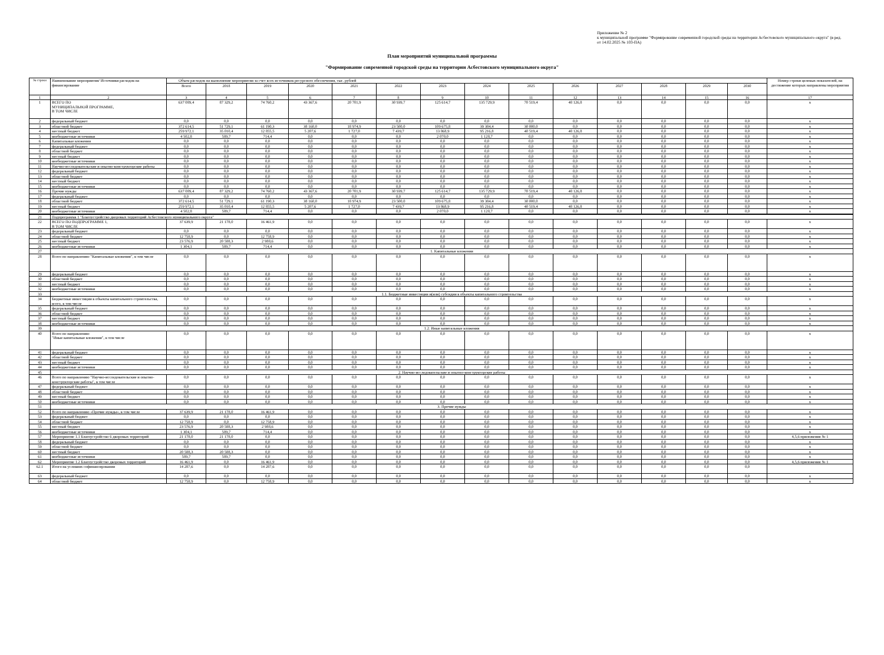Приложение № 2
к муниципальной программе "Формирование современной городской среды на территории Асбестовского муниципального округа" (в ред. от 14.02.2025 № 103-ПА)
План мероприятий муниципальной программы
"Формирование современной городской среды на территории Асбестовского муниципального округа"
| № строки | Наименование мероприятия/ Источники расходов на финансирование | Объем расходов на выполнение мероприятия за счет всех источников ресурсного обеспечения, тыс. рублей | | | | | | | | | | | | | | Номер строки целевых показателей, на достижение которых направлены мероприятия |
| --- | --- | --- | --- | --- | --- | --- | --- | --- | --- | --- | --- | --- | --- | --- | --- | --- |
| | | Всего | 2018 | 2019 | 2020 | 2021 | 2022 | 2023 | 2024 | 2025 | 2026 | 2027 | 2028 | 2029 | 2030 | |
| 1 | 2 | 3 | 4 | 5 | 6 | 7 | 8 | 9 | 10 | 11 | 12 | 13 | 14 | 15 | 16 | 17 |
| 1 | ВСЕГО ПО МУНИЦИПАЛЬНОЙ ПРОГРАММЕ, В ТОМ ЧИСЛЕ | 637 089,4 | 87 329,2 | 74 760,2 | 43 367,6 | 20 701,9 | 30 939,7 | 125 614,7 | 135 729,9 | 70 519,4 | 48 126,8 | 0,0 | 0,0 | 0,0 | 0,0 | x |
| 2 | федеральный бюджет | 0,0 | 0,0 | 0,0 | 0,0 | 0,0 | 0,0 | 0,0 | 0,0 | 0,0 | 0,0 | 0,0 | 0,0 | 0,0 | 0,0 | x |
| 3 | областной бюджет | 372 614,5 | 51 729,1 | 61 190,3 | 38 160,0 | 18 974,9 | 23 500,0 | 109 675,8 | 39 384,4 | 30 000,0 | 0,0 | 0,0 | 0,0 | 0,0 | 0,0 | x |
| 4 | местный бюджет | 259 972,1 | 35 010,4 | 12 855,5 | 5 207,6 | 1 727,0 | 7 439,7 | 13 868,9 | 95 216,8 | 40 519,4 | 48 126,8 | 0,0 | 0,0 | 0,0 | 0,0 | x |
| 5 | внебюджетные источники | 4 502,8 | 589,7 | 714,4 | 0,0 | 0,0 | 0,0 | 2 070,0 | 1 128,7 | 0,0 | 0,0 | 0,0 | 0,0 | 0,0 | 0,0 | x |
| 6 | Капитальные вложения | 0,0 | 0,0 | 0,0 | 0,0 | 0,0 | 0,0 | 0,0 | 0,0 | 0,0 | 0,0 | 0,0 | 0,0 | 0,0 | 0,0 | x |
| 7 | федеральный бюджет | 0,0 | 0,0 | 0,0 | 0,0 | 0,0 | 0,0 | 0,0 | 0,0 | 0,0 | 0,0 | 0,0 | 0,0 | 0,0 | 0,0 | x |
| 8 | областной бюджет | 0,0 | 0,0 | 0,0 | 0,0 | 0,0 | 0,0 | 0,0 | 0,0 | 0,0 | 0,0 | 0,0 | 0,0 | 0,0 | 0,0 | x |
| 9 | местный бюджет | 0,0 | 0,0 | 0,0 | 0,0 | 0,0 | 0,0 | 0,0 | 0,0 | 0,0 | 0,0 | 0,0 | 0,0 | 0,0 | 0,0 | x |
| 10 | внебюджетные источники | 0,0 | 0,0 | 0,0 | 0,0 | 0,0 | 0,0 | 0,0 | 0,0 | 0,0 | 0,0 | 0,0 | 0,0 | 0,0 | 0,0 | x |
| 11 | Научно-исследовательские и опытно-конструкторские работы | 0,0 | 0,0 | 0,0 | 0,0 | 0,0 | 0,0 | 0,0 | 0,0 | 0,0 | 0,0 | 0,0 | 0,0 | 0,0 | 0,0 | x |
| 12 | федеральный бюджет | 0,0 | 0,0 | 0,0 | 0,0 | 0,0 | 0,0 | 0,0 | 0,0 | 0,0 | 0,0 | 0,0 | 0,0 | 0,0 | 0,0 | x |
| 13 | областной бюджет | 0,0 | 0,0 | 0,0 | 0,0 | 0,0 | 0,0 | 0,0 | 0,0 | 0,0 | 0,0 | 0,0 | 0,0 | 0,0 | 0,0 | x |
| 14 | местный бюджет | 0,0 | 0,0 | 0,0 | 0,0 | 0,0 | 0,0 | 0,0 | 0,0 | 0,0 | 0,0 | 0,0 | 0,0 | 0,0 | 0,0 | x |
| 15 | внебюджетные источники | 0,0 | 0,0 | 0,0 | 0,0 | 0,0 | 0,0 | 0,0 | 0,0 | 0,0 | 0,0 | 0,0 | 0,0 | 0,0 | 0,0 | x |
| 16 | Прочие нужды | 637 089,4 | 87 329,2 | 74 760,2 | 43 367,6 | 20 701,9 | 30 939,7 | 125 614,7 | 135 729,9 | 70 519,4 | 48 126,8 | 0,0 | 0,0 | 0,0 | 0,0 | x |
| 17 | федеральный бюджет | 0,0 | 0,0 | 0,0 | 0,0 | 0,0 | 0,0 | 0,0 | 0,0 | 0,0 | 0,0 | 0,0 | 0,0 | 0,0 | 0,0 | x |
| 18 | областной бюджет | 372 614,5 | 51 729,1 | 61 190,3 | 38 160,0 | 18 974,9 | 23 500,0 | 109 675,8 | 39 384,4 | 30 000,0 | 0,0 | 0,0 | 0,0 | 0,0 | 0,0 | x |
| 19 | местный бюджет | 259 972,1 | 35 010,4 | 12 855,5 | 5 207,6 | 1 727,0 | 7 439,7 | 13 868,9 | 95 216,8 | 40 519,4 | 48 126,8 | 0,0 | 0,0 | 0,0 | 0,0 | x |
| 20 | внебюджетные источники | 4 502,8 | 589,7 | 714,4 | 0,0 | 0,0 | 0,0 | 2 070,0 | 1 128,7 | 0,0 | 0,0 | 0,0 | 0,0 | 0,0 | 0,0 | x |
| 21 | Подпрограмма 1 "Благоустройство дворовых территорий Асбестовского муниципального округа" | | | | | | | | | | | | | | | |
| 22 | ВСЕГО ПО ПОДПРОГРАММЕ 1, В ТОМ ЧИСЛЕ | 37 639,9 | 21 178,0 | 16 461,9 | 0,0 | 0,0 | 0,0 | 0,0 | 0,0 | 0,0 | 0,0 | 0,0 | 0,0 | 0,0 | 0,0 | x |
| 23 | федеральный бюджет | 0,0 | 0,0 | 0,0 | 0,0 | 0,0 | 0,0 | 0,0 | 0,0 | 0,0 | 0,0 | 0,0 | 0,0 | 0,0 | 0,0 | x |
| 24 | областной бюджет | 12 758,9 | 0,0 | 12 758,9 | 0,0 | 0,0 | 0,0 | 0,0 | 0,0 | 0,0 | 0,0 | 0,0 | 0,0 | 0,0 | 0,0 | x |
| 25 | местный бюджет | 23 576,9 | 20 588,3 | 2 988,6 | 0,0 | 0,0 | 0,0 | 0,0 | 0,0 | 0,0 | 0,0 | 0,0 | 0,0 | 0,0 | 0,0 | x |
| 26 | внебюджетные источники | 1 304,1 | 589,7 | 714,4 | 0,0 | 0,0 | 0,0 | 0,0 | 0,0 | 0,0 | 0,0 | 0,0 | 0,0 | 0,0 | 0,0 | x |
| 27 | 1. Капитальные вложения | | | | | | | | | | | | | | | |
| 28 | Всего по направлению "Капитальные вложения", в том числе | 0,0 | 0,0 | 0,0 | 0,0 | 0,0 | 0,0 | 0,0 | 0,0 | 0,0 | 0,0 | 0,0 | 0,0 | 0,0 | 0,0 | x |
| 29 | федеральный бюджет | 0,0 | 0,0 | 0,0 | 0,0 | 0,0 | 0,0 | 0,0 | 0,0 | 0,0 | 0,0 | 0,0 | 0,0 | 0,0 | 0,0 | x |
| 30 | областной бюджет | 0,0 | 0,0 | 0,0 | 0,0 | 0,0 | 0,0 | 0,0 | 0,0 | 0,0 | 0,0 | 0,0 | 0,0 | 0,0 | 0,0 | x |
| 31 | местный бюджет | 0,0 | 0,0 | 0,0 | 0,0 | 0,0 | 0,0 | 0,0 | 0,0 | 0,0 | 0,0 | 0,0 | 0,0 | 0,0 | 0,0 | x |
| 32 | внебюджетные источники | 0,0 | 0,0 | 0,0 | 0,0 | 0,0 | 0,0 | 0,0 | 0,0 | 0,0 | 0,0 | 0,0 | 0,0 | 0,0 | 0,0 | x |
| 33 | 1.1. Бюджетные инвестиции и(или) субсидии в объекты капитального строительства | | | | | | | | | | | | | | | |
| 34 | Бюджетные инвестиции в объекты капитального строительства, всего, в том числе | 0,0 | 0,0 | 0,0 | 0,0 | 0,0 | 0,0 | 0,0 | 0,0 | 0,0 | 0,0 | 0,0 | 0,0 | 0,0 | 0,0 | x |
| 35 | федеральный бюджет | 0,0 | 0,0 | 0,0 | 0,0 | 0,0 | 0,0 | 0,0 | 0,0 | 0,0 | 0,0 | 0,0 | 0,0 | 0,0 | 0,0 | x |
| 36 | областной бюджет | 0,0 | 0,0 | 0,0 | 0,0 | 0,0 | 0,0 | 0,0 | 0,0 | 0,0 | 0,0 | 0,0 | 0,0 | 0,0 | 0,0 | x |
| 37 | местный бюджет | 0,0 | 0,0 | 0,0 | 0,0 | 0,0 | 0,0 | 0,0 | 0,0 | 0,0 | 0,0 | 0,0 | 0,0 | 0,0 | 0,0 | x |
| 38 | внебюджетные источники | 0,0 | 0,0 | 0,0 | 0,0 | 0,0 | 0,0 | 0,0 | 0,0 | 0,0 | 0,0 | 0,0 | 0,0 | 0,0 | 0,0 | x |
| 39 | 1.2. Иные капитальные вложения | | | | | | | | | | | | | | | |
| 40 | Всего по направлению "Иные капитальные вложения", в том числе | 0,0 | 0,0 | 0,0 | 0,0 | 0,0 | 0,0 | 0,0 | 0,0 | 0,0 | 0,0 | 0,0 | 0,0 | 0,0 | 0,0 | x |
| 41 | федеральный бюджет | 0,0 | 0,0 | 0,0 | 0,0 | 0,0 | 0,0 | 0,0 | 0,0 | 0,0 | 0,0 | 0,0 | 0,0 | 0,0 | 0,0 | x |
| 42 | областной бюджет | 0,0 | 0,0 | 0,0 | 0,0 | 0,0 | 0,0 | 0,0 | 0,0 | 0,0 | 0,0 | 0,0 | 0,0 | 0,0 | 0,0 | x |
| 43 | местный бюджет | 0,0 | 0,0 | 0,0 | 0,0 | 0,0 | 0,0 | 0,0 | 0,0 | 0,0 | 0,0 | 0,0 | 0,0 | 0,0 | 0,0 | x |
| 44 | внебюджетные источники | 0,0 | 0,0 | 0,0 | 0,0 | 0,0 | 0,0 | 0,0 | 0,0 | 0,0 | 0,0 | 0,0 | 0,0 | 0,0 | 0,0 | x |
| 45 | 2. Научно-исследовательские и опытно-конструкторские работы | | | | | | | | | | | | | | | |
| 46 | Всего по направлению "Научно-исследовательские и опытно-конструкторские работы", в том числе | 0,0 | 0,0 | 0,0 | 0,0 | 0,0 | 0,0 | 0,0 | 0,0 | 0,0 | 0,0 | 0,0 | 0,0 | 0,0 | 0,0 | x |
| 47 | федеральный бюджет | 0,0 | 0,0 | 0,0 | 0,0 | 0,0 | 0,0 | 0,0 | 0,0 | 0,0 | 0,0 | 0,0 | 0,0 | 0,0 | 0,0 | x |
| 48 | областной бюджет | 0,0 | 0,0 | 0,0 | 0,0 | 0,0 | 0,0 | 0,0 | 0,0 | 0,0 | 0,0 | 0,0 | 0,0 | 0,0 | 0,0 | x |
| 49 | местный бюджет | 0,0 | 0,0 | 0,0 | 0,0 | 0,0 | 0,0 | 0,0 | 0,0 | 0,0 | 0,0 | 0,0 | 0,0 | 0,0 | 0,0 | x |
| 50 | внебюджетные источники | 0,0 | 0,0 | 0,0 | 0,0 | 0,0 | 0,0 | 0,0 | 0,0 | 0,0 | 0,0 | 0,0 | 0,0 | 0,0 | 0,0 | x |
| 51 | 3. Прочие нужды | | | | | | | | | | | | | | | |
| 52 | Всего по направлению «Прочие нужды», в том числе | 37 639,9 | 21 178,0 | 16 461,9 | 0,0 | 0,0 | 0,0 | 0,0 | 0,0 | 0,0 | 0,0 | 0,0 | 0,0 | 0,0 | 0,0 | x |
| 53 | федеральный бюджет | 0,0 | 0,0 | 0,0 | 0,0 | 0,0 | 0,0 | 0,0 | 0,0 | 0,0 | 0,0 | 0,0 | 0,0 | 0,0 | 0,0 | x |
| 54 | областной бюджет | 12 758,9 | 0,0 | 12 758,9 | 0,0 | 0,0 | 0,0 | 0,0 | 0,0 | 0,0 | 0,0 | 0,0 | 0,0 | 0,0 | 0,0 | x |
| 55 | местный бюджет | 23 576,9 | 20 588,3 | 2 988,6 | 0,0 | 0,0 | 0,0 | 0,0 | 0,0 | 0,0 | 0,0 | 0,0 | 0,0 | 0,0 | 0,0 | x |
| 56 | внебюджетные источники | 1 304,1 | 589,7 | 714,4 | 0,0 | 0,0 | 0,0 | 0,0 | 0,0 | 0,0 | 0,0 | 0,0 | 0,0 | 0,0 | 0,0 | x |
| 57 | Мероприятие 1.1 Благоустройство 6 дворовых территорий | 21 178,0 | 21 178,0 | 0,0 | 0,0 | 0,0 | 0,0 | 0,0 | 0,0 | 0,0 | 0,0 | 0,0 | 0,0 | 0,0 | 0,0 | 4,5,6 приложения № 1 |
| 58 | федеральный бюджет | 0,0 | 0,0 | 0,0 | 0,0 | 0,0 | 0,0 | 0,0 | 0,0 | 0,0 | 0,0 | 0,0 | 0,0 | 0,0 | 0,0 | x |
| 59 | областной бюджет | 0,0 | 0,0 | 0,0 | 0,0 | 0,0 | 0,0 | 0,0 | 0,0 | 0,0 | 0,0 | 0,0 | 0,0 | 0,0 | 0,0 | x |
| 60 | местный бюджет | 20 588,3 | 20 588,3 | 0,0 | 0,0 | 0,0 | 0,0 | 0,0 | 0,0 | 0,0 | 0,0 | 0,0 | 0,0 | 0,0 | 0,0 | x |
| 61 | внебюджетные источники | 589,7 | 589,7 | 0,0 | 0,0 | 0,0 | 0,0 | 0,0 | 0,0 | 0,0 | 0,0 | 0,0 | 0,0 | 0,0 | 0,0 | x |
| 62 | Мероприятие 1.2 Благоустройство дворовых территорий | 16 461,9 | 0,0 | 16 461,9 | 0,0 | 0,0 | 0,0 | 0,0 | 0,0 | 0,0 | 0,0 | 0,0 | 0,0 | 0,0 | 0,0 | 4,5,6 приложения № 1 |
| 62.1 | Итого на условиях софинансирования | 14 287,6 | 0,0 | 14 287,6 | 0,0 | 0,0 | 0,0 | 0,0 | 0,0 | 0,0 | 0,0 | 0,0 | 0,0 | 0,0 | 0,0 | |
| 63 | федеральный бюджет | 0,0 | 0,0 | 0,0 | 0,0 | 0,0 | 0,0 | 0,0 | 0,0 | 0,0 | 0,0 | 0,0 | 0,0 | 0,0 | 0,0 | x |
| 64 | областной бюджет | 12 758,9 | 0,0 | 12 758,9 | 0,0 | 0,0 | 0,0 | 0,0 | 0,0 | 0,0 | 0,0 | 0,0 | 0,0 | 0,0 | 0,0 | x |